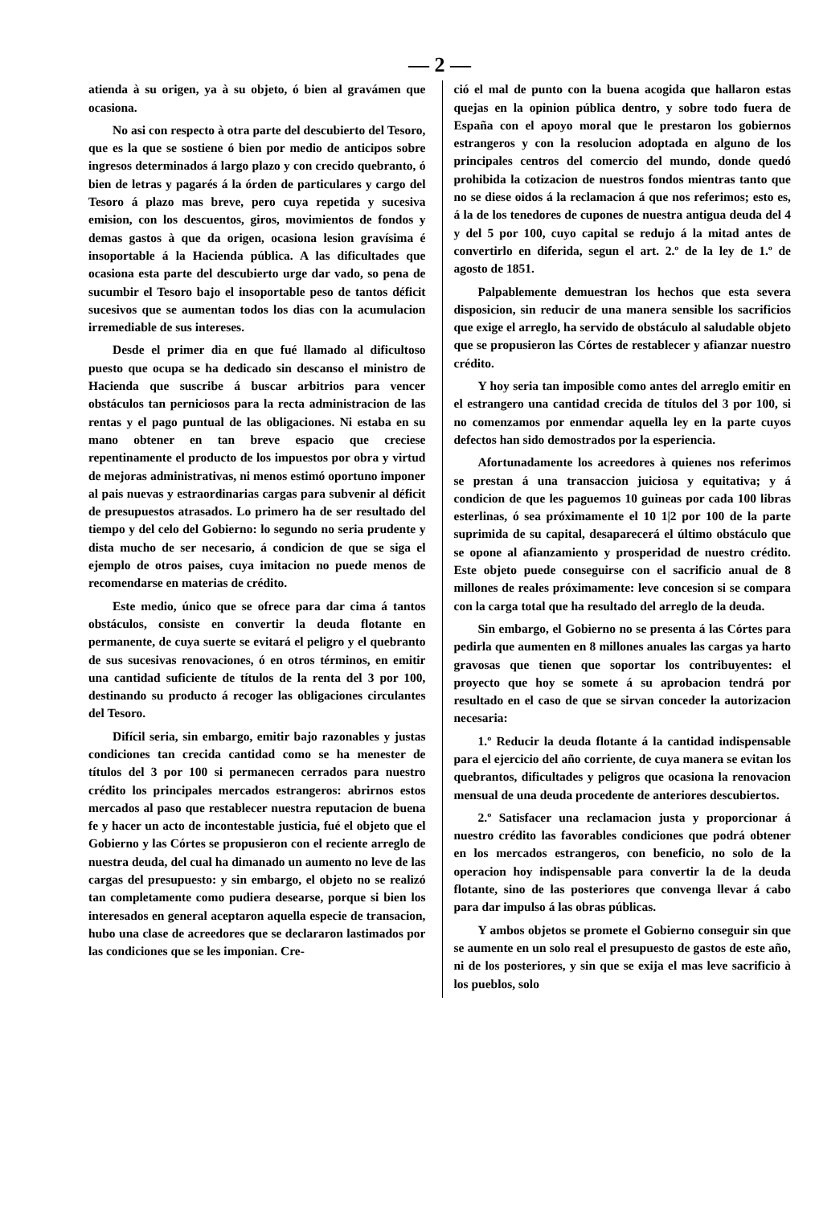— 2 —
atienda à su origen, ya à su objeto, ó bien al gravámen que ocasiona.
No asi con respecto à otra parte del descubierto del Tesoro, que es la que se sostiene ó bien por medio de anticipos sobre ingresos determinados á largo plazo y con crecido quebranto, ó bien de letras y pagarés á la órden de particulares y cargo del Tesoro á plazo mas breve, pero cuya repetida y sucesiva emision, con los descuentos, giros, movimientos de fondos y demas gastos à que da origen, ocasiona lesion gravísima é insoportable á la Hacienda pública. A las dificultades que ocasiona esta parte del descubierto urge dar vado, so pena de sucumbir el Tesoro bajo el insoportable peso de tantos déficit sucesivos que se aumentan todos los dias con la acumulacion irremediable de sus intereses.
Desde el primer dia en que fué llamado al dificultoso puesto que ocupa se ha dedicado sin descanso el ministro de Hacienda que suscribe á buscar arbitrios para vencer obstáculos tan perniciosos para la recta administracion de las rentas y el pago puntual de las obligaciones. Ni estaba en su mano obtener en tan breve espacio que creciese repentinamente el producto de los impuestos por obra y virtud de mejoras administrativas, ni menos estimó oportuno imponer al pais nuevas y estraordinarias cargas para subvenir al déficit de presupuestos atrasados. Lo primero ha de ser resultado del tiempo y del celo del Gobierno: lo segundo no seria prudente y dista mucho de ser necesario, á condicion de que se siga el ejemplo de otros paises, cuya imitacion no puede menos de recomendarse en materias de crédito.
Este medio, único que se ofrece para dar cima á tantos obstáculos, consiste en convertir la deuda flotante en permanente, de cuya suerte se evitará el peligro y el quebranto de sus sucesivas renovaciones, ó en otros términos, en emitir una cantidad suficiente de títulos de la renta del 3 por 100, destinando su producto á recoger las obligaciones circulantes del Tesoro.
Difícil seria, sin embargo, emitir bajo razonables y justas condiciones tan crecida cantidad como se ha menester de títulos del 3 por 100 si permanecen cerrados para nuestro crédito los principales mercados estrangeros: abrirnos estos mercados al paso que restablecer nuestra reputacion de buena fe y hacer un acto de incontestable justicia, fué el objeto que el Gobierno y las Córtes se propusieron con el reciente arreglo de nuestra deuda, del cual ha dimanado un aumento no leve de las cargas del presupuesto: y sin embargo, el objeto no se realizó tan completamente como pudiera desearse, porque si bien los interesados en general aceptaron aquella especie de transacion, hubo una clase de acreedores que se declararon lastimados por las condiciones que se les imponian. Cre-
ció el mal de punto con la buena acogida que hallaron estas quejas en la opinion pública dentro, y sobre todo fuera de España con el apoyo moral que le prestaron los gobiernos estrangeros y con la resolucion adoptada en alguno de los principales centros del comercio del mundo, donde quedó prohibida la cotizacion de nuestros fondos mientras tanto que no se diese oidos á la reclamacion á que nos referimos; esto es, á la de los tenedores de cupones de nuestra antigua deuda del 4 y del 5 por 100, cuyo capital se redujo á la mitad antes de convertirlo en diferida, segun el art. 2.º de la ley de 1.º de agosto de 1851.
Palpablemente demuestran los hechos que esta severa disposicion, sin reducir de una manera sensible los sacrificios que exige el arreglo, ha servido de obstáculo al saludable objeto que se propusieron las Córtes de restablecer y afianzar nuestro crédito.
Y hoy seria tan imposible como antes del arreglo emitir en el estrangero una cantidad crecida de títulos del 3 por 100, si no comenzamos por enmendar aquella ley en la parte cuyos defectos han sido demostrados por la esperiencia.
Afortunadamente los acreedores à quienes nos referimos se prestan á una transaccion juiciosa y equitativa; y á condicion de que les paguemos 10 guineas por cada 100 libras esterlinas, ó sea próximamente el 10 1|2 por 100 de la parte suprimida de su capital, desaparecerá el último obstáculo que se opone al afianzamiento y prosperidad de nuestro crédito. Este objeto puede conseguirse con el sacrificio anual de 8 millones de reales próximamente: leve concesion si se compara con la carga total que ha resultado del arreglo de la deuda.
Sin embargo, el Gobierno no se presenta á las Córtes para pedirla que aumenten en 8 millones anuales las cargas ya harto gravosas que tienen que soportar los contribuyentes: el proyecto que hoy se somete á su aprobacion tendrá por resultado en el caso de que se sirvan conceder la autorizacion necesaria:
1.º Reducir la deuda flotante á la cantidad indispensable para el ejercicio del año corriente, de cuya manera se evitan los quebrantos, dificultades y peligros que ocasiona la renovacion mensual de una deuda procedente de anteriores descubiertos.
2.º Satisfacer una reclamacion justa y proporcionar á nuestro crédito las favorables condiciones que podrá obtener en los mercados estrangeros, con beneficio, no solo de la operacion hoy indispensable para convertir la de la deuda flotante, sino de las posteriores que convenga llevar á cabo para dar impulso á las obras públicas.
Y ambos objetos se promete el Gobierno conseguir sin que se aumente en un solo real el presupuesto de gastos de este año, ni de los posteriores, y sin que se exija el mas leve sacrificio à los pueblos, solo